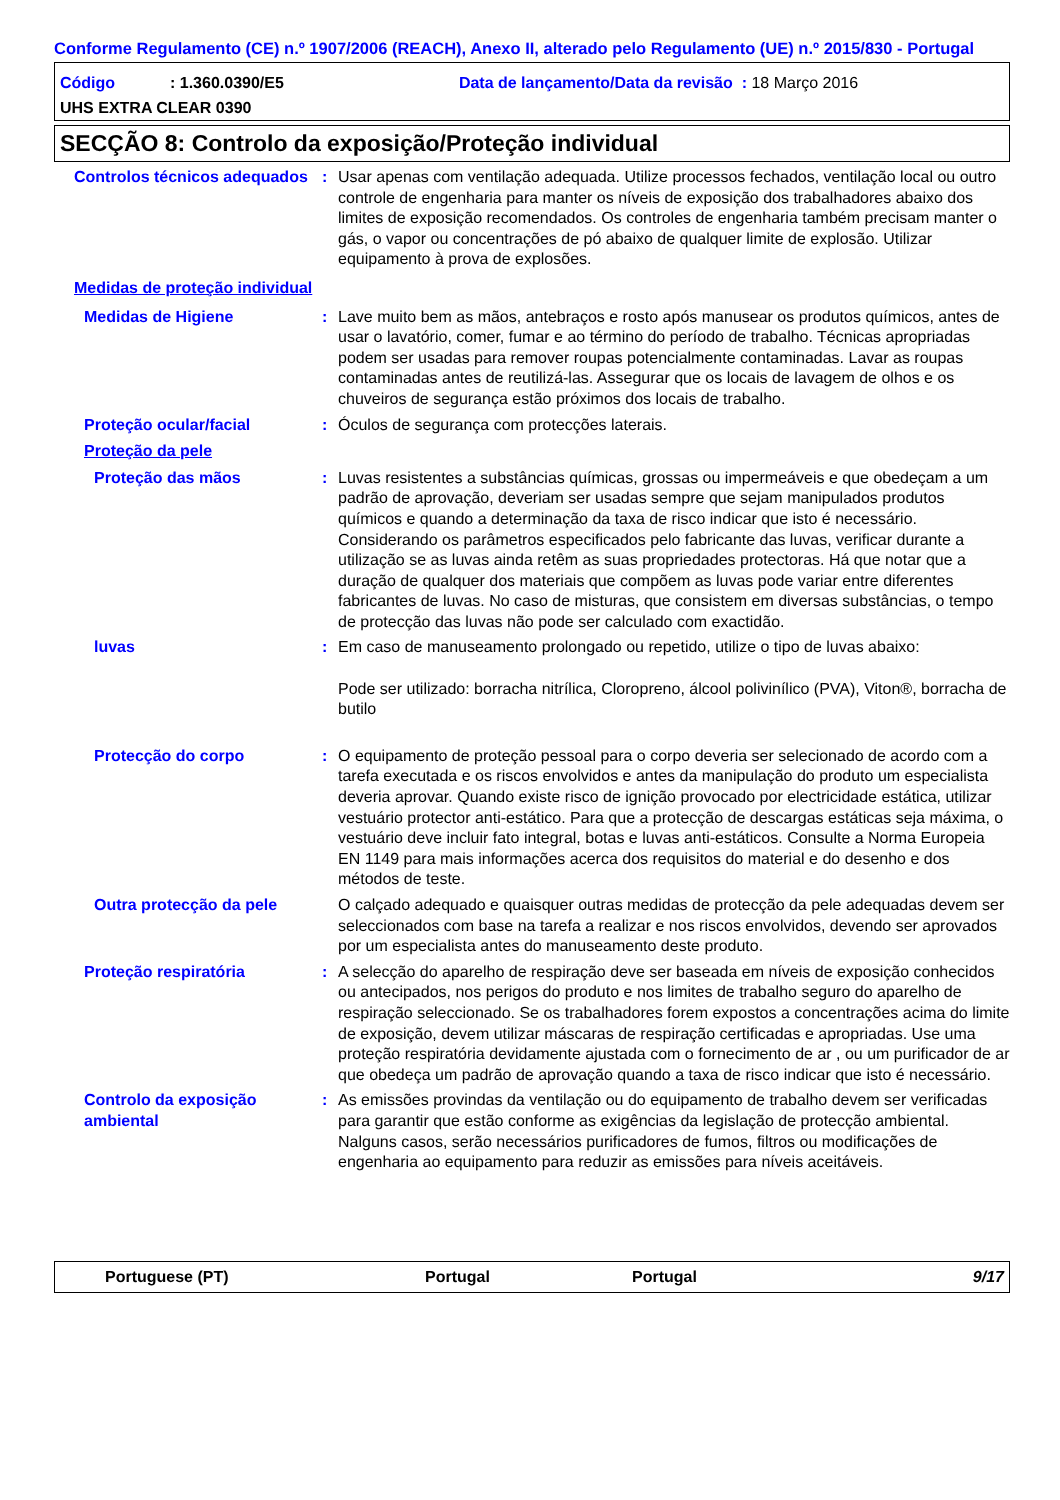Conforme Regulamento (CE) n.º 1907/2006 (REACH), Anexo II, alterado pelo Regulamento (UE) n.º 2015/830 - Portugal
Código: 1.360.0390/E5 Data de lançamento/Data da revisão : 18 Março 2016
UHS EXTRA CLEAR 0390
SECÇÃO 8: Controlo da exposição/Proteção individual
Controlos técnicos adequados
: Usar apenas com ventilação adequada. Utilize processos fechados, ventilação local ou outro controle de engenharia para manter os níveis de exposição dos trabalhadores abaixo dos limites de exposição recomendados. Os controles de engenharia também precisam manter o gás, o vapor ou concentrações de pó abaixo de qualquer limite de explosão. Utilizar equipamento à prova de explosões.
Medidas de proteção individual
Medidas de Higiene : Lave muito bem as mãos, antebraços e rosto após manusear os produtos químicos, antes de usar o lavatório, comer, fumar e ao término do período de trabalho. Técnicas apropriadas podem ser usadas para remover roupas potencialmente contaminadas. Lavar as roupas contaminadas antes de reutilizá-las. Assegurar que os locais de lavagem de olhos e os chuveiros de segurança estão próximos dos locais de trabalho.
Proteção ocular/facial : Óculos de segurança com protecções laterais.
Proteção da pele
Proteção das mãos : Luvas resistentes a substâncias químicas, grossas ou impermeáveis e que obedeçam a um padrão de aprovação, deveriam ser usadas sempre que sejam manipulados produtos químicos e quando a determinação da taxa de risco indicar que isto é necessário. Considerando os parâmetros especificados pelo fabricante das luvas, verificar durante a utilização se as luvas ainda retêm as suas propriedades protectoras. Há que notar que a duração de qualquer dos materiais que compõem as luvas pode variar entre diferentes fabricantes de luvas. No caso de misturas, que consistem em diversas substâncias, o tempo de protecção das luvas não pode ser calculado com exactidão.
luvas : Em caso de manuseamento prolongado ou repetido, utilize o tipo de luvas abaixo:
Pode ser utilizado: borracha nitrílica, Cloropreno, álcool polivinílico (PVA), Viton®, borracha de butilo
Protecção do corpo : O equipamento de proteção pessoal para o corpo deveria ser selecionado de acordo com a tarefa executada e os riscos envolvidos e antes da manipulação do produto um especialista deveria aprovar. Quando existe risco de ignição provocado por electricidade estática, utilizar vestuário protector anti-estático. Para que a protecção de descargas estáticas seja máxima, o vestuário deve incluir fato integral, botas e luvas anti-estáticos. Consulte a Norma Europeia EN 1149 para mais informações acerca dos requisitos do material e do desenho e dos métodos de teste.
Outra protecção da pele O calçado adequado e quaisquer outras medidas de protecção da pele adequadas devem ser seleccionados com base na tarefa a realizar e nos riscos envolvidos, devendo ser aprovados por um especialista antes do manuseamento deste produto.
Proteção respiratória : A selecção do aparelho de respiração deve ser baseada em níveis de exposição conhecidos ou antecipados, nos perigos do produto e nos limites de trabalho seguro do aparelho de respiração seleccionado. Se os trabalhadores forem expostos a concentrações acima do limite de exposição, devem utilizar máscaras de respiração certificadas e apropriadas. Use uma proteção respiratória devidamente ajustada com o fornecimento de ar , ou um purificador de ar que obedeça um padrão de aprovação quando a taxa de risco indicar que isto é necessário.
Controlo da exposição ambiental
: As emissões provindas da ventilação ou do equipamento de trabalho devem ser verificadas para garantir que estão conforme as exigências da legislação de protecção ambiental. Nalguns casos, serão necessários purificadores de fumos, filtros ou modificações de engenharia ao equipamento para reduzir as emissões para níveis aceitáveis.
Portuguese (PT) Portugal Portugal 9/17